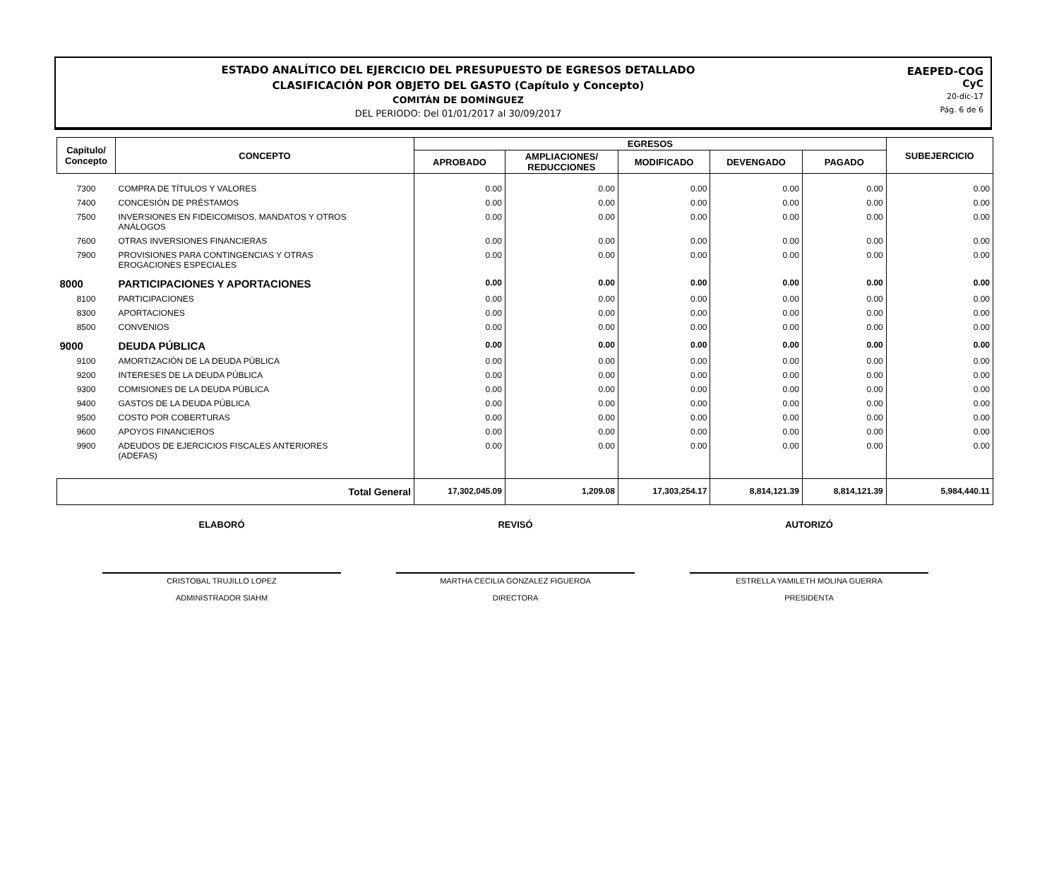ESTADO ANALÍTICO DEL EJERCICIO DEL PRESUPUESTO DE EGRESOS DETALLADO
CLASIFICACIÓN POR OBJETO DEL GASTO (Capítulo y Concepto)
COMITÁN DE DOMÍNGUEZ
DEL PERIODO: Del 01/01/2017 al 30/09/2017
EAEPED-COG
CyC
20-dic-17
Pág. 6 de 6
| Capítulo/ Concepto | CONCEPTO | EGRESOS | | | | | SUBEJERCICIO |
| --- | --- | --- | --- | --- | --- | --- | --- |
| | | APROBADO | AMPLIACIONES/ REDUCCIONES | MODIFICADO | DEVENGADO | PAGADO | |
| 7300 | COMPRA DE TÍTULOS Y VALORES | 0.00 | 0.00 | 0.00 | 0.00 | 0.00 | 0.00 |
| 7400 | CONCESIÓN DE PRÉSTAMOS | 0.00 | 0.00 | 0.00 | 0.00 | 0.00 | 0.00 |
| 7500 | INVERSIONES EN FIDEICOMISOS, MANDATOS Y OTROS ANÁLOGOS | 0.00 | 0.00 | 0.00 | 0.00 | 0.00 | 0.00 |
| 7600 | OTRAS INVERSIONES FINANCIERAS | 0.00 | 0.00 | 0.00 | 0.00 | 0.00 | 0.00 |
| 7900 | PROVISIONES PARA CONTINGENCIAS Y OTRAS EROGACIONES ESPECIALES | 0.00 | 0.00 | 0.00 | 0.00 | 0.00 | 0.00 |
| 8000 | PARTICIPACIONES Y APORTACIONES | 0.00 | 0.00 | 0.00 | 0.00 | 0.00 | 0.00 |
| 8100 | PARTICIPACIONES | 0.00 | 0.00 | 0.00 | 0.00 | 0.00 | 0.00 |
| 8300 | APORTACIONES | 0.00 | 0.00 | 0.00 | 0.00 | 0.00 | 0.00 |
| 8500 | CONVENIOS | 0.00 | 0.00 | 0.00 | 0.00 | 0.00 | 0.00 |
| 9000 | DEUDA PÚBLICA | 0.00 | 0.00 | 0.00 | 0.00 | 0.00 | 0.00 |
| 9100 | AMORTIZACIÓN DE LA DEUDA PÚBLICA | 0.00 | 0.00 | 0.00 | 0.00 | 0.00 | 0.00 |
| 9200 | INTERESES DE LA DEUDA PÚBLICA | 0.00 | 0.00 | 0.00 | 0.00 | 0.00 | 0.00 |
| 9300 | COMISIONES DE LA DEUDA PÚBLICA | 0.00 | 0.00 | 0.00 | 0.00 | 0.00 | 0.00 |
| 9400 | GASTOS DE LA DEUDA PÚBLICA | 0.00 | 0.00 | 0.00 | 0.00 | 0.00 | 0.00 |
| 9500 | COSTO POR COBERTURAS | 0.00 | 0.00 | 0.00 | 0.00 | 0.00 | 0.00 |
| 9600 | APOYOS FINANCIEROS | 0.00 | 0.00 | 0.00 | 0.00 | 0.00 | 0.00 |
| 9900 | ADEUDOS DE EJERCICIOS FISCALES ANTERIORES (ADEFAS) | 0.00 | 0.00 | 0.00 | 0.00 | 0.00 | 0.00 |
| Total General | | 17,302,045.09 | 1,209.08 | 17,303,254.17 | 8,814,121.39 | 8,814,121.39 | 5,984,440.11 |
ELABORÓ REVISÓ AUTORIZÓ
CRISTOBAL TRUJILLO LOPEZ
ADMINISTRADOR SIAHM
MARTHA CECILIA GONZALEZ FIGUEROA
DIRECTORA
ESTRELLA YAMILETH MOLINA GUERRA
PRESIDENTA